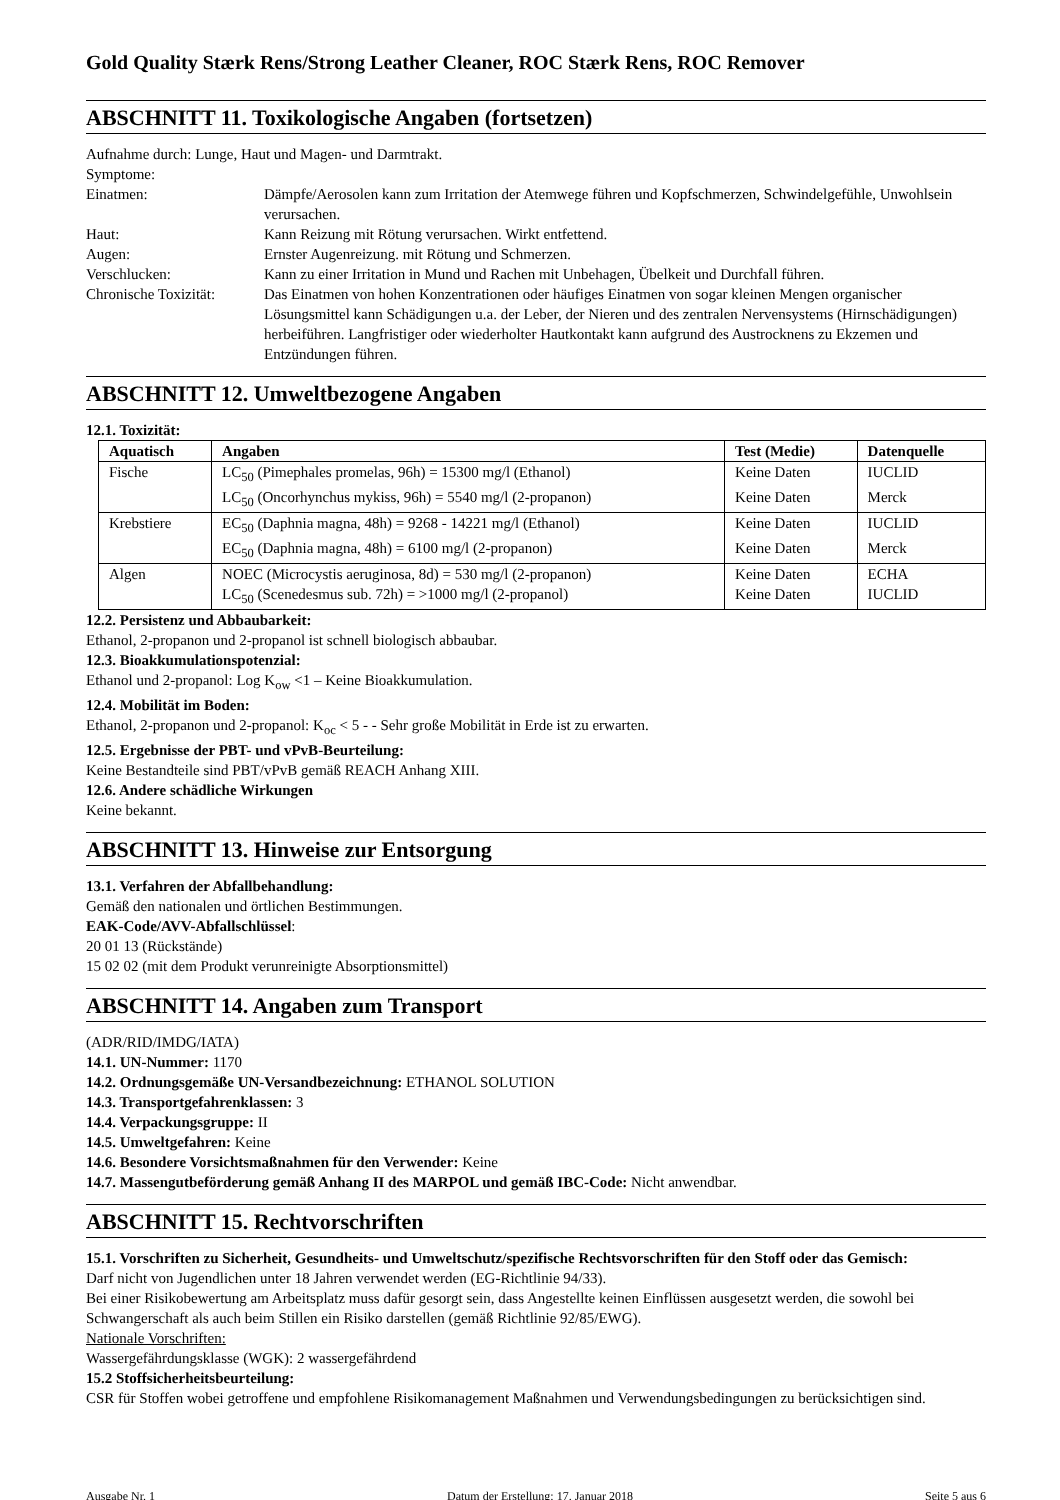Gold Quality Stærk Rens/Strong Leather Cleaner, ROC Stærk Rens, ROC Remover
ABSCHNITT 11. Toxikologische Angaben (fortsetzen)
Aufnahme durch: Lunge, Haut und Magen- und Darmtrakt.
Symptome:
Einatmen: Dämpfe/Aerosolen kann zum Irritation der Atemwege führen und Kopfschmerzen, Schwindelgefühle, Unwohlsein verursachen.
Haut: Kann Reizung mit Rötung verursachen. Wirkt entfettend.
Augen: Ernster Augenreizung. mit Rötung und Schmerzen.
Verschlucken: Kann zu einer Irritation in Mund und Rachen mit Unbehagen, Übelkeit und Durchfall führen.
Chronische Toxizität:
Das Einatmen von hohen Konzentrationen oder häufiges Einatmen von sogar kleinen Mengen organischer Lösungsmittel kann Schädigungen u.a. der Leber, der Nieren und des zentralen Nervensystems (Hirnschädigungen) herbeiführen. Langfristiger oder wiederholter Hautkontakt kann aufgrund des Austrocknens zu Ekzemen und Entzündungen führen.
ABSCHNITT 12. Umweltbezogene Angaben
12.1. Toxizität:
| Aquatisch | Angaben | Test (Medie) | Datenquelle |
| --- | --- | --- | --- |
| Fische | LC<sub>50</sub> (Pimephales promelas, 96h) = 15300 mg/l (Ethanol) | Keine Daten | IUCLID |
| | LC<sub>50</sub> (Oncorhynchus mykiss, 96h) = 5540 mg/l (2-propanon) | Keine Daten | Merck |
| Krebstiere | EC<sub>50</sub> (Daphnia magna, 48h) = 9268 - 14221 mg/l (Ethanol) | Keine Daten | IUCLID |
| | EC<sub>50</sub> (Daphnia magna, 48h) = 6100 mg/l (2-propanon) | Keine Daten | Merck |
| Algen | NOEC (Microcystis aeruginosa, 8d) = 530 mg/l (2-propanon) | Keine Daten | ECHA |
| | LC<sub>50</sub> (Scenedesmus sub. 72h) = >1000 mg/l (2-propanol) | Keine Daten | IUCLID |
12.2. Persistenz und Abbaubarkeit:
Ethanol, 2-propanon und 2-propanol ist schnell biologisch abbaubar.
12.3. Bioakkumulationspotenzial:
Ethanol und 2-propanol: Log K<sub>ow</sub> <1 – Keine Bioakkumulation.
12.4. Mobilität im Boden:
Ethanol, 2-propanon und 2-propanol: K<sub>oc</sub> < 5 - - Sehr große Mobilität in Erde ist zu erwarten.
12.5. Ergebnisse der PBT- und vPvB-Beurteilung:
Keine Bestandteile sind PBT/vPvB gemäß REACH Anhang XIII.
12.6. Andere schädliche Wirkungen
Keine bekannt.
ABSCHNITT 13. Hinweise zur Entsorgung
13.1. Verfahren der Abfallbehandlung:
Gemäß den nationalen und örtlichen Bestimmungen.
EAK-Code/AVV-Abfallschlüssel:
20 01 13 (Rückstände)
15 02 02 (mit dem Produkt verunreinigte Absorptionsmittel)
ABSCHNITT 14. Angaben zum Transport
(ADR/RID/IMDG/IATA)
14.1. UN-Nummer: 1170
14.2. Ordnungsgemäße UN-Versandbezeichnung: ETHANOL SOLUTION
14.3. Transportgefahrenklassen: 3
14.4. Verpackungsgruppe: II
14.5. Umweltgefahren: Keine
14.6. Besondere Vorsichtsmaßnahmen für den Verwender: Keine
14.7. Massengutbeförderung gemäß Anhang II des MARPOL und gemäß IBC-Code: Nicht anwendbar.
ABSCHNITT 15. Rechtvorschriften
15.1. Vorschriften zu Sicherheit, Gesundheits- und Umweltschutz/spezifische Rechtsvorschriften für den Stoff oder das Gemisch:
Darf nicht von Jugendlichen unter 18 Jahren verwendet werden (EG-Richtlinie 94/33).
Bei einer Risikobewertung am Arbeitsplatz muss dafür gesorgt sein, dass Angestellte keinen Einflüssen ausgesetzt werden, die sowohl bei Schwangerschaft als auch beim Stillen ein Risiko darstellen (gemäß Richtlinie 92/85/EWG).
Nationale Vorschriften:
Wassergefährdungsklasse (WGK): 2 wassergefährdend
15.2 Stoffsicherheitsbeurteilung:
CSR für Stoffen wobei getroffene und empfohlene Risikomanagement Maßnahmen und Verwendungsbedingungen zu berücksichtigen sind.
Ausgabe Nr. 1 Datum der Erstellung: 17. Januar 2018 Seite 5 aus 6